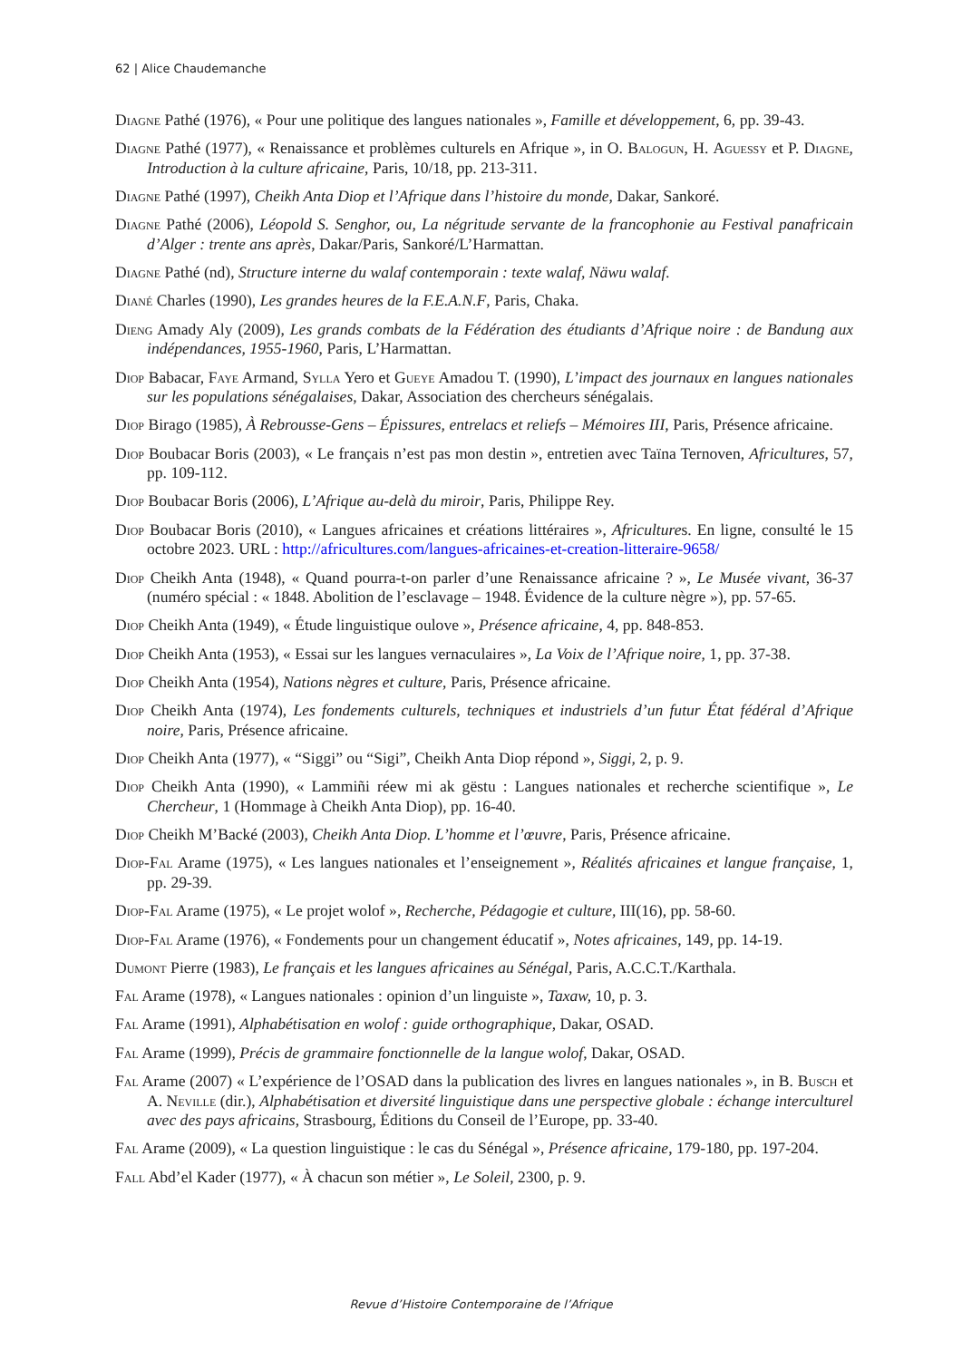62 | Alice Chaudemanche
Diagne Pathé (1976), « Pour une politique des langues nationales », Famille et développement, 6, pp. 39-43.
Diagne Pathé (1977), « Renaissance et problèmes culturels en Afrique », in O. Balogun, H. Aguessy et P. Diagne, Introduction à la culture africaine, Paris, 10/18, pp. 213-311.
Diagne Pathé (1997), Cheikh Anta Diop et l’Afrique dans l’histoire du monde, Dakar, Sankoré.
Diagne Pathé (2006), Léopold S. Senghor, ou, La négritude servante de la francophonie au Festival panafricain d’Alger : trente ans après, Dakar/Paris, Sankoré/L’Harmattan.
Diagne Pathé (nd), Structure interne du walaf contemporain : texte walaf, Näwu walaf.
Diané Charles (1990), Les grandes heures de la F.E.A.N.F, Paris, Chaka.
Dieng Amady Aly (2009), Les grands combats de la Fédération des étudiants d’Afrique noire : de Bandung aux indépendances, 1955-1960, Paris, L’Harmattan.
Diop Babacar, Faye Armand, Sylla Yero et Gueye Amadou T. (1990), L’impact des journaux en langues nationales sur les populations sénégalaises, Dakar, Association des chercheurs sénégalais.
Diop Birago (1985), À Rebrousse-Gens – Épissures, entrelacs et reliefs – Mémoires III, Paris, Présence africaine.
Diop Boubacar Boris (2003), « Le français n’est pas mon destin », entretien avec Taïna Ternoven, Africultures, 57, pp. 109-112.
Diop Boubacar Boris (2006), L’Afrique au-delà du miroir, Paris, Philippe Rey.
Diop Boubacar Boris (2010), « Langues africaines et créations littéraires », Africultures. En ligne, consulté le 15 octobre 2023. URL : http://africultures.com/langues-africaines-et-creation-litteraire-9658/
Diop Cheikh Anta (1948), « Quand pourra-t-on parler d’une Renaissance africaine ? », Le Musée vivant, 36-37 (numéro spécial : « 1848. Abolition de l’esclavage – 1948. Évidence de la culture nègre »), pp. 57-65.
Diop Cheikh Anta (1949), « Étude linguistique oulove », Présence africaine, 4, pp. 848-853.
Diop Cheikh Anta (1953), « Essai sur les langues vernaculaires », La Voix de l’Afrique noire, 1, pp. 37-38.
Diop Cheikh Anta (1954), Nations nègres et culture, Paris, Présence africaine.
Diop Cheikh Anta (1974), Les fondements culturels, techniques et industriels d’un futur État fédéral d’Afrique noire, Paris, Présence africaine.
Diop Cheikh Anta (1977), « “Siggi” ou “Sigi”, Cheikh Anta Diop répond », Siggi, 2, p. 9.
Diop Cheikh Anta (1990), « Lammiñi réew mi ak gëstu : Langues nationales et recherche scientifique », Le Chercheur, 1 (Hommage à Cheikh Anta Diop), pp. 16-40.
Diop Cheikh M’Backé (2003), Cheikh Anta Diop. L’homme et l’œuvre, Paris, Présence africaine.
Diop-Fal Arame (1975), « Les langues nationales et l’enseignement », Réalités africaines et langue française, 1, pp. 29-39.
Diop-Fal Arame (1975), « Le projet wolof », Recherche, Pédagogie et culture, III(16), pp. 58-60.
Diop-Fal Arame (1976), « Fondements pour un changement éducatif », Notes africaines, 149, pp. 14-19.
Dumont Pierre (1983), Le français et les langues africaines au Sénégal, Paris, A.C.C.T./Karthala.
Fal Arame (1978), « Langues nationales : opinion d’un linguiste », Taxaw, 10, p. 3.
Fal Arame (1991), Alphabétisation en wolof : guide orthographique, Dakar, OSAD.
Fal Arame (1999), Précis de grammaire fonctionnelle de la langue wolof, Dakar, OSAD.
Fal Arame (2007) « L’expérience de l’OSAD dans la publication des livres en langues nationales », in B. Busch et A. Neville (dir.), Alphabétisation et diversité linguistique dans une perspective globale : échange interculturel avec des pays africains, Strasbourg, Éditions du Conseil de l’Europe, pp. 33-40.
Fal Arame (2009), « La question linguistique : le cas du Sénégal », Présence africaine, 179-180, pp. 197-204.
Fall Abd’el Kader (1977), « À chacun son métier », Le Soleil, 2300, p. 9.
Revue d’Histoire Contemporaine de l’Afrique